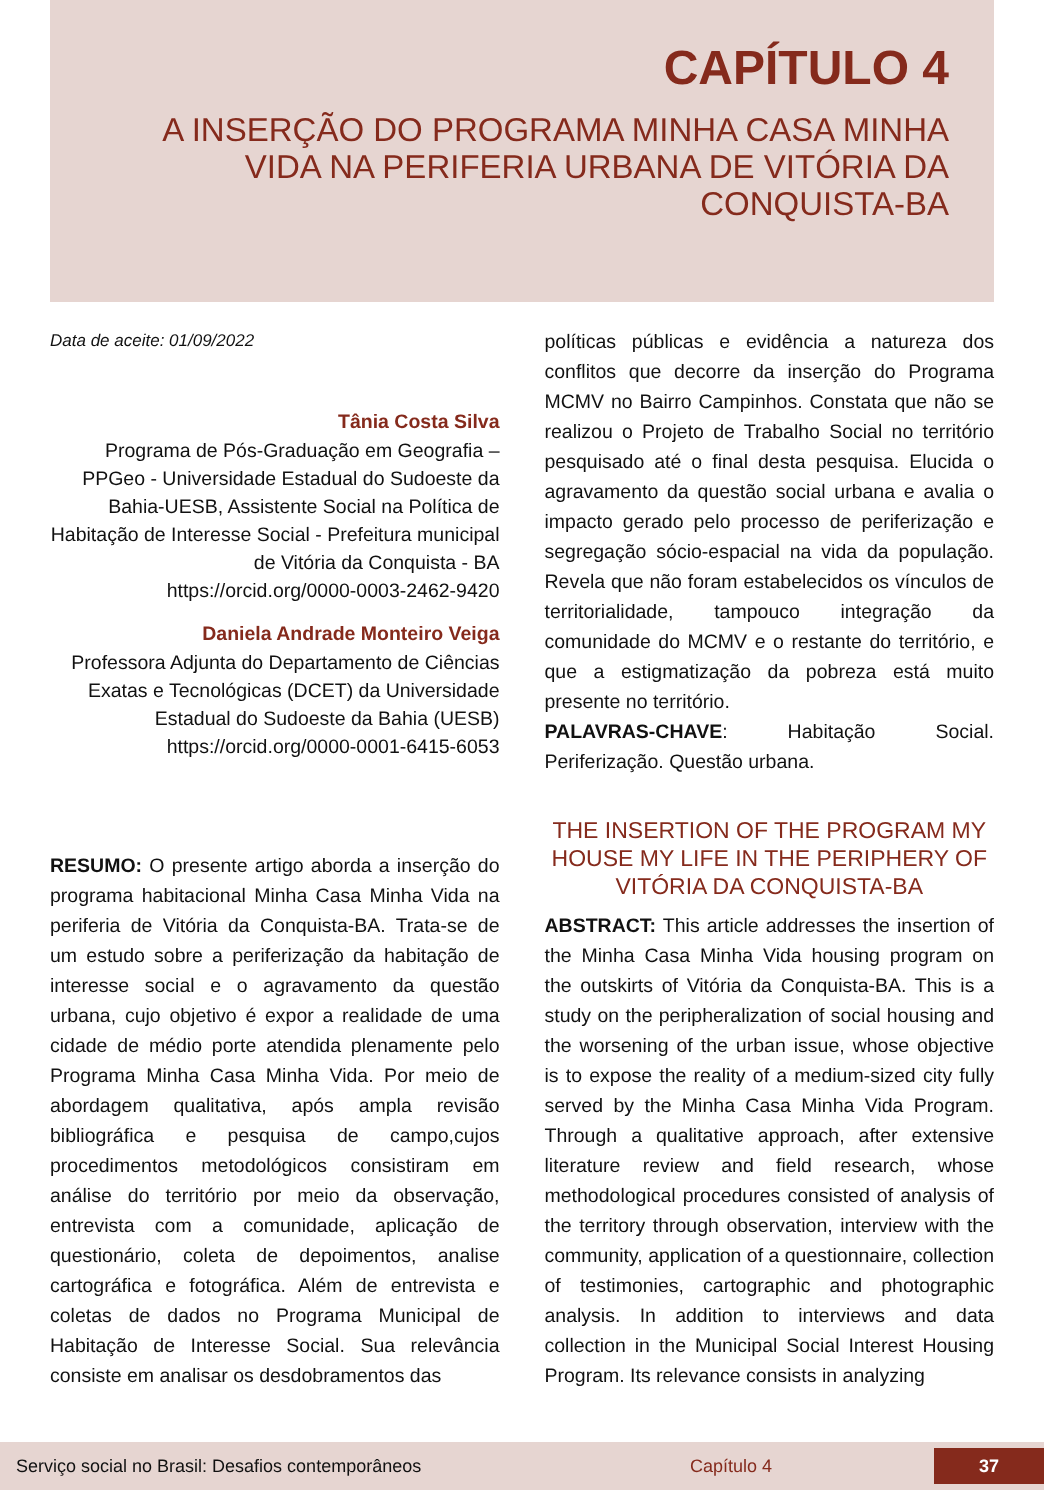CAPÍTULO 4
A INSERÇÃO DO PROGRAMA MINHA CASA MINHA VIDA NA PERIFERIA URBANA DE VITÓRIA DA CONQUISTA-BA
Data de aceite: 01/09/2022
Tânia Costa Silva
Programa de Pós-Graduação em Geografia – PPGeo - Universidade Estadual do Sudoeste da Bahia-UESB, Assistente Social na Política de Habitação de Interesse Social - Prefeitura municipal de Vitória da Conquista - BA
https://orcid.org/0000-0003-2462-9420
Daniela Andrade Monteiro Veiga
Professora Adjunta do Departamento de Ciências Exatas e Tecnológicas (DCET) da Universidade Estadual do Sudoeste da Bahia (UESB)
https://orcid.org/0000-0001-6415-6053
RESUMO: O presente artigo aborda a inserção do programa habitacional Minha Casa Minha Vida na periferia de Vitória da Conquista-BA. Trata-se de um estudo sobre a periferização da habitação de interesse social e o agravamento da questão urbana, cujo objetivo é expor a realidade de uma cidade de médio porte atendida plenamente pelo Programa Minha Casa Minha Vida. Por meio de abordagem qualitativa, após ampla revisão bibliográfica e pesquisa de campo,cujos procedimentos metodológicos consistiram em análise do território por meio da observação, entrevista com a comunidade, aplicação de questionário, coleta de depoimentos, analise cartográfica e fotográfica. Além de entrevista e coletas de dados no Programa Municipal de Habitação de Interesse Social. Sua relevância consiste em analisar os desdobramentos das
políticas públicas e evidência a natureza dos conflitos que decorre da inserção do Programa MCMV no Bairro Campinhos. Constata que não se realizou o Projeto de Trabalho Social no território pesquisado até o final desta pesquisa. Elucida o agravamento da questão social urbana e avalia o impacto gerado pelo processo de periferização e segregação sócio-espacial na vida da população. Revela que não foram estabelecidos os vínculos de territorialidade, tampouco integração da comunidade do MCMV e o restante do território, e que a estigmatização da pobreza está muito presente no território.
PALAVRAS-CHAVE: Habitação Social. Periferização. Questão urbana.
THE INSERTION OF THE PROGRAM MY HOUSE MY LIFE IN THE PERIPHERY OF VITÓRIA DA CONQUISTA-BA
ABSTRACT: This article addresses the insertion of the Minha Casa Minha Vida housing program on the outskirts of Vitória da Conquista-BA. This is a study on the peripheralization of social housing and the worsening of the urban issue, whose objective is to expose the reality of a medium-sized city fully served by the Minha Casa Minha Vida Program. Through a qualitative approach, after extensive literature review and field research, whose methodological procedures consisted of analysis of the territory through observation, interview with the community, application of a questionnaire, collection of testimonies, cartographic and photographic analysis. In addition to interviews and data collection in the Municipal Social Interest Housing Program. Its relevance consists in analyzing
Serviço social no Brasil: Desafios contemporâneos Capítulo 4 37